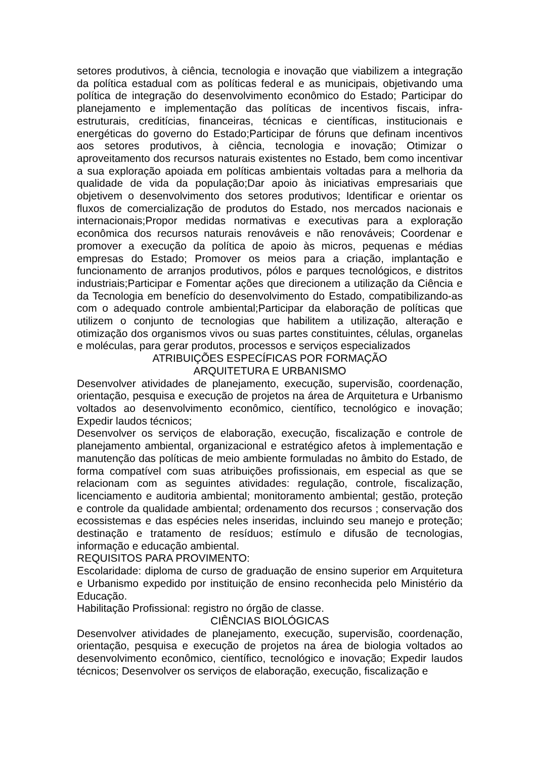setores produtivos, à ciência, tecnologia e inovação que viabilizem a integração da política estadual com as políticas federal e as municipais, objetivando uma política de integração do desenvolvimento econômico do Estado; Participar do planejamento e implementação das políticas de incentivos fiscais, infra-estruturais, creditícias, financeiras, técnicas e científicas, institucionais e energéticas do governo do Estado;Participar de fóruns que definam incentivos aos setores produtivos, à ciência, tecnologia e inovação; Otimizar o aproveitamento dos recursos naturais existentes no Estado, bem como incentivar a sua exploração apoiada em políticas ambientais voltadas para a melhoria da qualidade de vida da população;Dar apoio às iniciativas empresariais que objetivem o desenvolvimento dos setores produtivos; Identificar e orientar os fluxos de comercialização de produtos do Estado, nos mercados nacionais e internacionais;Propor medidas normativas e executivas para a exploração econômica dos recursos naturais renováveis e não renováveis; Coordenar e promover a execução da política de apoio às micros, pequenas e médias empresas do Estado; Promover os meios para a criação, implantação e funcionamento de arranjos produtivos, pólos e parques tecnológicos, e distritos industriais;Participar e Fomentar ações que direcionem a utilização da Ciência e da Tecnologia em benefício do desenvolvimento do Estado, compatibilizando-as com o adequado controle ambiental;Participar da elaboração de políticas que utilizem o conjunto de tecnologias que habilitem a utilização, alteração e otimização dos organismos vivos ou suas partes constituintes, células, organelas e moléculas, para gerar produtos, processos e serviços especializados
ATRIBUIÇÕES ESPECÍFICAS POR FORMAÇÃO
ARQUITETURA E URBANISMO
Desenvolver atividades de planejamento, execução, supervisão, coordenação, orientação, pesquisa e execução de projetos na área de Arquitetura e Urbanismo voltados ao desenvolvimento econômico, científico, tecnológico e inovação; Expedir laudos técnicos;
Desenvolver os serviços de elaboração, execução, fiscalização e controle de planejamento ambiental, organizacional e estratégico afetos à implementação e manutenção das políticas de meio ambiente formuladas no âmbito do Estado, de forma compatível com suas atribuições profissionais, em especial as que se relacionam com as seguintes atividades: regulação, controle, fiscalização, licenciamento e auditoria ambiental; monitoramento ambiental; gestão, proteção e controle da qualidade ambiental; ordenamento dos recursos ; conservação dos ecossistemas e das espécies neles inseridas, incluindo seu manejo e proteção; destinação e tratamento de resíduos; estímulo e difusão de tecnologias, informação e educação ambiental.
REQUISITOS PARA PROVIMENTO:
Escolaridade: diploma de curso de graduação de ensino superior em Arquitetura e Urbanismo expedido por instituição de ensino reconhecida pelo Ministério da Educação.
Habilitação Profissional: registro no órgão de classe.
CIÊNCIAS BIOLÓGICAS
Desenvolver atividades de planejamento, execução, supervisão, coordenação, orientação, pesquisa e execução de projetos na área de biologia voltados ao desenvolvimento econômico, científico, tecnológico e inovação; Expedir laudos técnicos; Desenvolver os serviços de elaboração, execução, fiscalização e